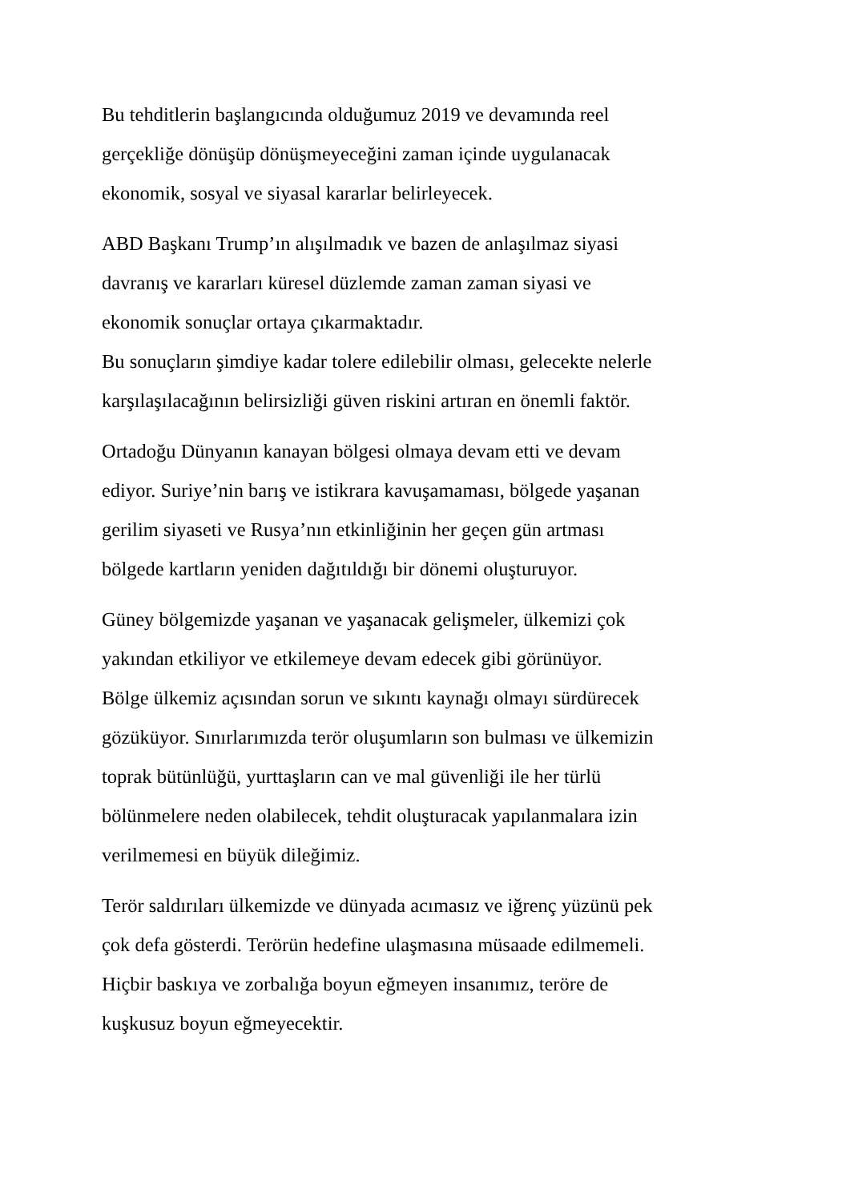Bu tehditlerin başlangıcında olduğumuz 2019 ve devamında reel
gerçekliğe dönüşüp dönüşmeyeceğini zaman içinde uygulanacak
ekonomik, sosyal ve siyasal kararlar belirleyecek.
ABD Başkanı Trump’ın alışılmadık ve bazen de anlaşılmaz siyasi
davranış ve kararları küresel düzlemde zaman zaman siyasi ve
ekonomik sonuçlar ortaya çıkarmaktadır.
Bu sonuçların şimdiye kadar tolere edilebilir olması, gelecekte nelerle
karşılaşılacağının belirsizliği güven riskini artıran en önemli faktör.
Ortadoğu Dünyanın kanayan bölgesi olmaya devam etti ve devam
ediyor. Suriye’nin barış ve istikrara kavuşamaması, bölgede yaşanan
gerilim siyaseti ve Rusya’nın etkinliğinin her geçen gün artması
bölgede kartların yeniden dağıtıldığı bir dönemi oluşturuyor.
Güney bölgemizde yaşanan ve yaşanacak gelişmeler, ülkemizi çok
yakından etkiliyor ve etkilemeye devam edecek gibi görünüyor.
Bölge ülkemiz açısından sorun ve sıkıntı kaynağı olmayı sürdürecek
gözüküyor. Sınırlarımızda terör oluşumların son bulması ve ülkemizin
toprak bütünlüğü, yurttaşların can ve mal güvenliği ile her türlü
bölünmelere neden olabilecek, tehdit oluşturacak yapılanmalara izin
verilmemesi en büyük dileğimiz.
Terör saldırıları ülkemizde ve dünyada acımasız ve iğrenç yüzünü pek
çok defa gösterdi. Terörün hedefine ulaşmasına müsaade edilmemeli.
Hiçbir baskıya ve zorbalığa boyun eğmeyen insanımız, teröre de
kuşkusuz boyun eğmeyecektir.